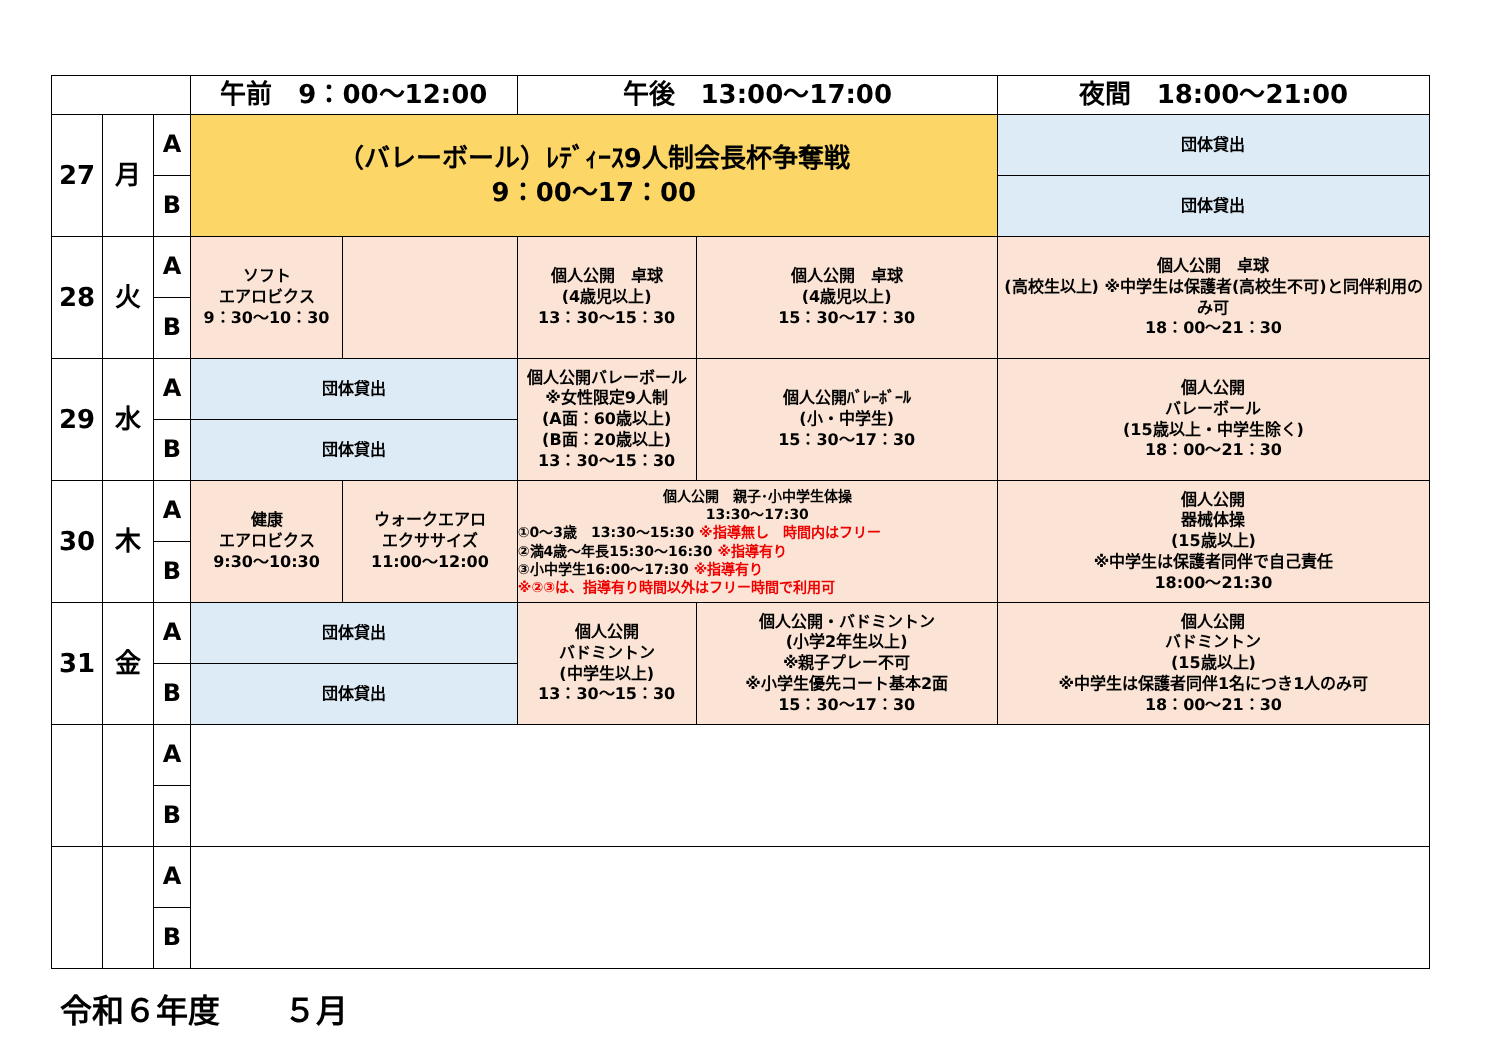| | | | 午前 9：00～12:00 | | 午後 13:00～17:00 | | 夜間 18:00～21:00 |
| --- | --- | --- | --- | --- | --- | --- | --- |
| 27 | 月 | A | （バレーボール）ﾚﾃﾞｨｰｽ9人制会長杯争奪戦 9：00～17：00 | | | | 団体貸出 |
| | | B | | | | | 団体貸出 |
| 28 | 火 | A | ソフト エアロビクス 9：30～10：30 | | 個人公開 卓球 (4歳児以上) 13：30～15：30 | 個人公開 卓球 (4歳児以上) 15：30～17：30 | 個人公開 卓球 (高校生以上) ※中学生は保護者(高校生不可)と同伴利用のみ可 18：00～21：30 |
| | | B | | | | | |
| 29 | 水 | A | 団体貸出 | | 個人公開バレーボール ※女性限定9人制 (A面：60歳以上) (B面：20歳以上) 13：30～15：30 | 個人公開ﾊﾞﾚｰﾎﾞｰﾙ (小・中学生) 15：30～17：30 | 個人公開 バレーボール (15歳以上・中学生除く) 18：00～21：30 |
| | | B | 団体貸出 | | | | |
| 30 | 木 | A | 健康 エアロビクス 9:30～10:30 | ウォークエアロ エクササイズ 11:00～12:00 | 個人公開 親子･小中学生体操 13:30～17:30 ①0～3歳 13:30～15:30 ※指導無し 時間内はフリー ②満4歳～年長15:30～16:30 ※指導有り ③小中学生16:00～17:30 ※指導有り ※②③は、指導有り時間以外はフリー時間で利用可 | | 個人公開 器械体操 (15歳以上) ※中学生は保護者同伴で自己責任 18:00～21:30 |
| | | B | | | | | |
| 31 | 金 | A | 団体貸出 | | 個人公開 バドミントン (中学生以上) 13：30～15：30 | 個人公開・バドミントン (小学2年生以上) ※親子プレー不可 ※小学生優先コート基本2面 15：30～17：30 | 個人公開 バドミントン (15歳以上) ※中学生は保護者同伴1名につき1人のみ可 18：00～21：30 |
| | | B | 団体貸出 | | | | |
| | | A | | | | | |
| | | B | | | | | |
| | | A | | | | | |
| | | B | | | | | |
令和６年度　　５月